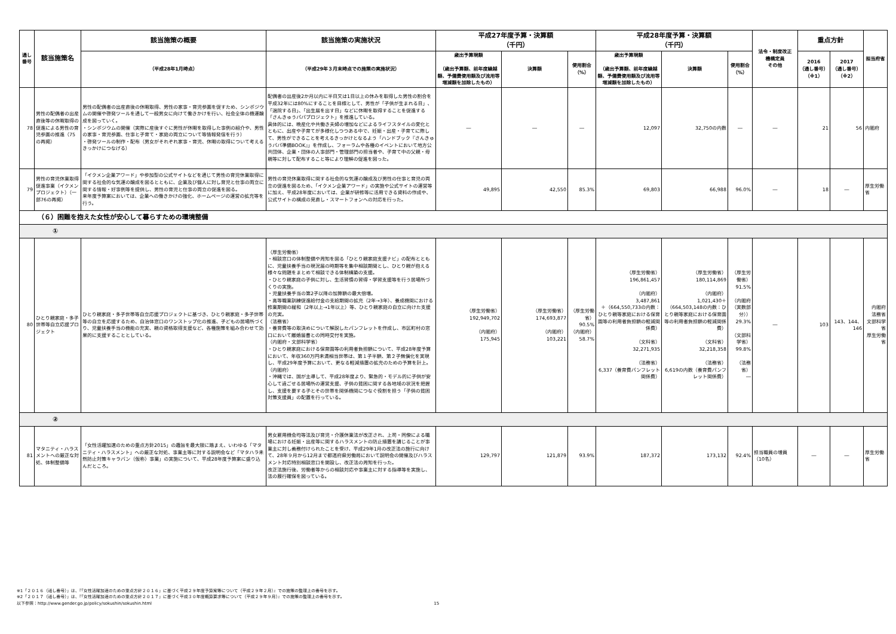| 通し番号 | 該当施策名 | 該当施策の概要 | 該当施策の実施状況 | 平成27年度予算・決算額 （千円） | | | 平成28年度予算・決算額 （千円） | | | 法令・制度改正 機構定員 その他 | 重点方針 | | 担当府省 |
| --- | --- | --- | --- | --- | --- | --- | --- | --- | --- | --- | --- | --- | --- |
| | | | | 歳出予算現額 （歳出予算額、前年度繰越額、予備費使用額及び流用等増減額を加除したもの） | 決算額 | 使用割合 （%） | 歳出予算現額 （歳出予算額、前年度繰越額、予備費使用額及び流用等増減額を加除したもの） | 決算額 | 使用割合 （%） | | 2016 （通し番号） （※1） | 2017 （通し番号） （※2） | |
| | | （平成28年1月時点） | （平成29年３月末時点での施策の実施状況） | | | | | | | | | | |
| 78 | 男性の配偶者の出産直後等の休暇取得の促進による男性の育児参画の推進（75の再掲） | 男性の配偶者の出産直後の休暇取得、男性の家事・育児参画を促すため、シンポジウムの開催や啓発ツールを通して一般男女に向けて働きかけを行い、社会全体の機運醸成を図っていく。 ・シンポジウムの開催（実際に産後すぐに男性が休暇を取得した事例の紹介や、男性の家事・育児参画、仕事と子育て・家庭の両立について等情報発信を行う） ・啓発ツールの制作・配布（男女がそれぞれ家事・育児、休暇の取得について考えるきっかけにつなげる） | 配偶者の出産後2か月以内に半日又は1日以上の休みを取得した男性の割合を平成32年には80%にすることを目標として、男性が「子供が生まれる日」、「退院する日」、「出生届を出す日」などに休暇を取得することを促進する「さんきゅうパパプロジェクト」を推進している。 具体的には、晩産化や共働き夫婦の増加などによるライフスタイルの変化とともに、出産や子育てが多様化しつつある中で、妊娠・出産・子育てに際して、男性ができることを考えるきっかけとなるよう「ハンドブック『さんきゅうパパ準備BOOK』」を作成し、フォーラムや各種のイベントにおいて地方公共団体、企業・団体の人事部門・管理部門の担当者や、子育て中の父親・母親等に対して配布すること等により理解の促進を図った。 | ― | ― | ― | 12,097 | 32,750の内数 | ― | ― | 21 | 56 | 内閣府 |
| 79 | 男性の育児休業取得促進事業（イクメンプロジェクト）（一部76の再掲） | 「イクメン企業アワード」や参加型の公式サイトなどを通じて男性の育児休業取得に関する社会的な気運の醸成を図るとともに、企業及び個人に対し育児と仕事の両立に関する情報・好事例等を提供し、男性の育児と仕事の両立の促進を図る。 来年度予算案においては、企業への働きかけの強化、ホームページの運営の拡充等を行う。 | 男性の育児休業取得に関する社会的な気運の醸成及び男性の仕事と育児の両立の促進を図るため、「イクメン企業アワード」の実施や公式サイトの運営等に加え、平成28年度においては、企業が研修等に活用できる資料の作成や、公式サイトの構成の見直し・スマートフォンへの対応を行った。 | 49,895 | 42,550 | 85.3% | 69,803 | 66,988 | 96.0% | ― | 18 | ― | 厚生労働省 |
| （６）困難を抱えた女性が安心して暮らすための環境整備 | | | | | | | | | | | | | |
| ① | | | | | | | | | | | | | |
| 80 | ひとり親家庭・多子世帯等自立応援プロジェクト | ひとり親家庭・多子世帯等自立応援プロジェクトに基づき、ひとり親家庭・多子世帯等の自立を応援するため、自治体窓口のワンストップ化の推進、子どもの居場所づくり、児童扶養手当の機能の充実、親の資格取得支援など、各種施策を組み合わせて効果的に支援することとしている。 | （厚生労働省） ・相談窓口の体制整備や周知を図る「ひとり親家庭支援ナビ」の配布とともに、児童扶養手当の現況届の時期等を集中相談期間とし、ひとり親が抱える様々な問題をまとめて相談できる体制構築の支援。 ・ひとり親家庭の子供に対し、生活習慣の習得・学習支援等を行う居場所づくりの実施。 ・児童扶養手当の第2子以降の加算額の最大倍増。 ・高等職業訓練促進給付金の支給期間の拡充（2年→3年）、養成機関における修業期間の緩和（2年以上→1年以上）等、ひとり親家庭の自立に向けた支援の充実。 （法務省） ・養育費等の取決めについて解説したパンフレットを作成し、市区町村の窓口において離婚届書との同時交付を実施。 （内閣府・文部科学省） ・ひとり親家庭における保育園等の利用者負担額について、平成28年度予算において、年収360万円未満相当世帯は、第１子半額、第２子無償化を実現し、平成29年度予算において、更なる軽減措置の拡充のための予算を計上。 （内閣府） ・沖縄では、国が主導して、平成28年度より、緊急的・モデル的に子供が安心して過ごせる居場所の運営支援、子供の貧困に関する各地域の状況を把握し、支援を要する子とその世帯を関係機関につなぐ役割を担う「子供の貧困対策支援員」の配置を行っている。 | （厚生労働省） 192,949,702 （内閣府） 175,945 | （厚生労働省） 174,693,877 （内閣府） 103,221 | （厚生労働省） 90.5% （内閣府） 58.7% | （厚生労働省） 196,861,457 （内閣府） 3,487,861 ＋（664,550,733の内数：ひとり親等家庭における保育園等の利用者負担額の軽減関係費） （文科省） 32,271,935 （法務省） 6,337（養育費パンフレット関係費） | （厚生労働省） 180,114,869 （内閣府） 1,021,430＋（664,503,148の内数：ひとり親等家庭における保育園等の利用者負担額の軽減関係費） （文科省） 32,218,358 （法務省） 6,619の内数（養育費パンフレット関係費） | （厚生労働省） 91.5% （内閣府（実数部分）） 29.3% （文部科学省） 99.8% （法務省） ― | ― | 103 | 143、144、146 | 内閣府 法務省 文部科学省 厚生労働省 |
| ② | | | | | | | | | | | | | |
| 81 | マタニティ・ハラスメントへの厳正な対処、体制整備等 | 「女性活躍加速のための重点方針2015」の趣旨を最大限に踏まえ、いわゆる「マタニティ・ハラスメント」への厳正な対処、事業主等に対する説明会など「マタハラ未然防止対策キャラバン（仮称）事業」の実施について、平成28年度予算案に盛り込んだところ。 | 男女雇用機会均等法及び育児・介護休業法が改正され、上司・同僚による職場における妊娠・出産等に関するハラスメントの防止措置を講じることが事業主に対し義務付けられたことを受け、平成29年1月の改正法の施行に向けて、28年９月から12月まで都道府県労働局において説明会の開催及びハラスメント対応特別相談窓口を開設し、改正法の周知を行った。 改正法施行後、労働者等からの相談対応や事業主に対する指導等を実施し、法の履行確保を図っている。 | 129,797 | 121,879 | 93.9% | 187,372 | 173,132 | 92.4% | 担当職員の増員（10名） | ― | ― | 厚生労働省 |
※1「２０１６（通し番号）」は、『「女性活躍加速のための重点方針２０１６」に基づく平成２９年度予算案等について（平成２９年２月）』での施策の整理上の番号を示す。
※2「２０１７（通し番号）」は、『「女性活躍加速のための重点方針２０１７」に基づく平成３０年度概算要求等について（平成２９年９月）』での施策の整理上の番号を示す。
以下参照：http://www.gender.go.jp/policy/sokushin/sokushin.html 15